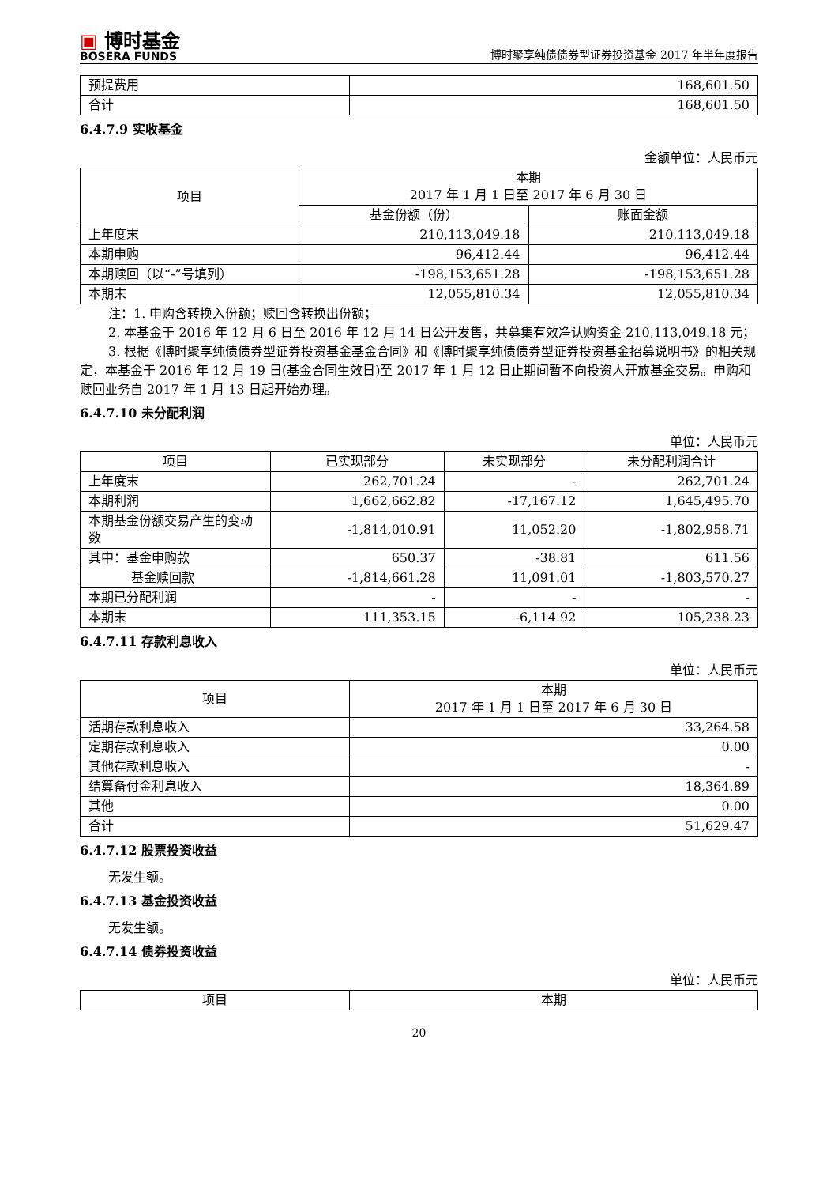▣ 博时基金
BOSERA FUNDS
博时聚享纯债债券型证券投资基金 2017 年半年度报告
| 预提费用 | 168,601.50 |
| 合计 | 168,601.50 |
6.4.7.9 实收基金
金额单位：人民币元
| 项目 | 本期 2017 年 1 月 1 日至 2017 年 6 月 30 日 | |
| --- | --- | --- |
| | 基金份额（份） | 账面金额 |
| 上年度末 | 210,113,049.18 | 210,113,049.18 |
| 本期申购 | 96,412.44 | 96,412.44 |
| 本期赎回（以“-”号填列） | -198,153,651.28 | -198,153,651.28 |
| 本期末 | 12,055,810.34 | 12,055,810.34 |
注：1. 申购含转换入份额；赎回含转换出份额；
2. 本基金于 2016 年 12 月 6 日至 2016 年 12 月 14 日公开发售，共募集有效净认购资金 210,113,049.18 元；
3. 根据《博时聚享纯债债券型证券投资基金基金合同》和《博时聚享纯债债券型证券投资基金招募说明书》的相关规定，本基金于 2016 年 12 月 19 日(基金合同生效日)至 2017 年 1 月 12 日止期间暂不向投资人开放基金交易。申购和赎回业务自 2017 年 1 月 13 日起开始办理。
6.4.7.10 未分配利润
单位：人民币元
| 项目 | 已实现部分 | 未实现部分 | 未分配利润合计 |
| --- | --- | --- | --- |
| 上年度末 | 262,701.24 | - | 262,701.24 |
| 本期利润 | 1,662,662.82 | -17,167.12 | 1,645,495.70 |
| 本期基金份额交易产生的变动数 | -1,814,010.91 | 11,052.20 | -1,802,958.71 |
| 其中：基金申购款 | 650.37 | -38.81 | 611.56 |
| 基金赎回款 | -1,814,661.28 | 11,091.01 | -1,803,570.27 |
| 本期已分配利润 | - | - | - |
| 本期末 | 111,353.15 | -6,114.92 | 105,238.23 |
6.4.7.11 存款利息收入
单位：人民币元
| 项目 | 本期 2017 年 1 月 1 日至 2017 年 6 月 30 日 |
| --- | --- |
| 活期存款利息收入 | 33,264.58 |
| 定期存款利息收入 | 0.00 |
| 其他存款利息收入 | - |
| 结算备付金利息收入 | 18,364.89 |
| 其他 | 0.00 |
| 合计 | 51,629.47 |
6.4.7.12 股票投资收益
无发生额。
6.4.7.13 基金投资收益
无发生额。
6.4.7.14 债券投资收益
单位：人民币元
| 项目 | 本期 |
| --- | --- |
20